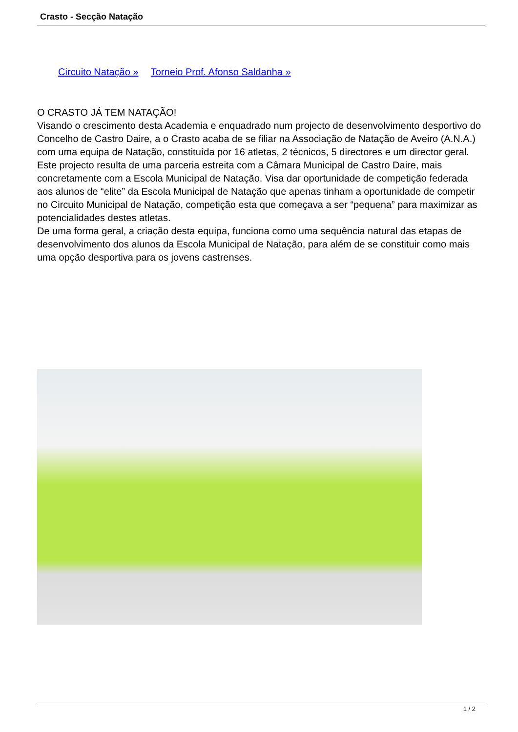Crasto - Secção Natação
Circuito Natação » Torneio Prof. Afonso Saldanha »
O CRASTO JÁ TEM NATAÇÃO!
Visando o crescimento desta Academia e enquadrado num projecto de desenvolvimento desportivo do Concelho de Castro Daire, a o Crasto acaba de se filiar na Associação de Natação de Aveiro (A.N.A.) com uma equipa de Natação, constituída por 16 atletas, 2 técnicos, 5 directores e um director geral.
Este projecto resulta de uma parceria estreita com a Câmara Municipal de Castro Daire, mais concretamente com a Escola Municipal de Natação. Visa dar oportunidade de competição federada aos alunos de “elite” da Escola Municipal de Natação que apenas tinham a oportunidade de competir no Circuito Municipal de Natação, competição esta que começava a ser “pequena” para maximizar as potencialidades destes atletas.
De uma forma geral, a criação desta equipa, funciona como uma sequência natural das etapas de desenvolvimento dos alunos da Escola Municipal de Natação, para além de se constituir como mais uma opção desportiva para os jovens castrenses.
1 / 2